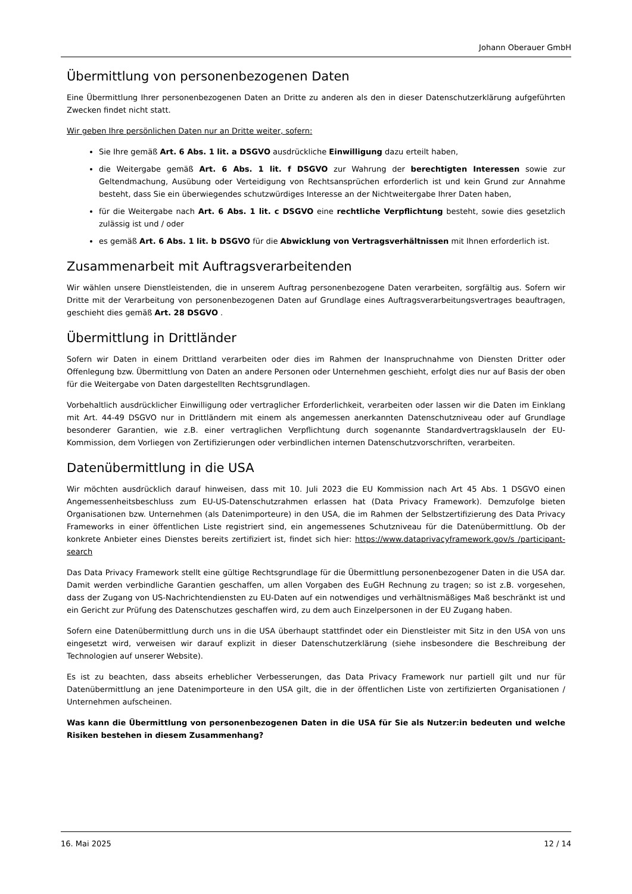Johann Oberauer GmbH
Übermittlung von personenbezogenen Daten
Eine Übermittlung Ihrer personenbezogenen Daten an Dritte zu anderen als den in dieser Datenschutzerklärung aufgeführten Zwecken findet nicht statt.
Wir geben Ihre persönlichen Daten nur an Dritte weiter, sofern:
Sie Ihre gemäß Art. 6 Abs. 1 lit. a DSGVO ausdrückliche Einwilligung dazu erteilt haben,
die Weitergabe gemäß Art. 6 Abs. 1 lit. f DSGVO zur Wahrung der berechtigten Interessen sowie zur Geltendmachung, Ausübung oder Verteidigung von Rechtsansprüchen erforderlich ist und kein Grund zur Annahme besteht, dass Sie ein überwiegendes schutzwürdiges Interesse an der Nichtweitergabe Ihrer Daten haben,
für die Weitergabe nach Art. 6 Abs. 1 lit. c DSGVO eine rechtliche Verpflichtung besteht, sowie dies gesetzlich zulässig ist und / oder
es gemäß Art. 6 Abs. 1 lit. b DSGVO für die Abwicklung von Vertragsverhältnissen mit Ihnen erforderlich ist.
Zusammenarbeit mit Auftragsverarbeitenden
Wir wählen unsere Dienstleistenden, die in unserem Auftrag personenbezogene Daten verarbeiten, sorgfältig aus. Sofern wir Dritte mit der Verarbeitung von personenbezogenen Daten auf Grundlage eines Auftragsverarbeitungsvertrages beauftragen, geschieht dies gemäß Art. 28 DSGVO .
Übermittlung in Drittländer
Sofern wir Daten in einem Drittland verarbeiten oder dies im Rahmen der Inanspruchnahme von Diensten Dritter oder Offenlegung bzw. Übermittlung von Daten an andere Personen oder Unternehmen geschieht, erfolgt dies nur auf Basis der oben für die Weitergabe von Daten dargestellten Rechtsgrundlagen.
Vorbehaltlich ausdrücklicher Einwilligung oder vertraglicher Erforderlichkeit, verarbeiten oder lassen wir die Daten im Einklang mit Art. 44-49 DSGVO nur in Drittländern mit einem als angemessen anerkannten Datenschutzniveau oder auf Grundlage besonderer Garantien, wie z.B. einer vertraglichen Verpflichtung durch sogenannte Standardvertragsklauseln der EU-Kommission, dem Vorliegen von Zertifizierungen oder verbindlichen internen Datenschutzvorschriften, verarbeiten.
Datenübermittlung in die USA
Wir möchten ausdrücklich darauf hinweisen, dass mit 10. Juli 2023 die EU Kommission nach Art 45 Abs. 1 DSGVO einen Angemessenheitsbeschluss zum EU-US-Datenschutzrahmen erlassen hat (Data Privacy Framework). Demzufolge bieten Organisationen bzw. Unternehmen (als Datenimporteure) in den USA, die im Rahmen der Selbstzertifizierung des Data Privacy Frameworks in einer öffentlichen Liste registriert sind, ein angemessenes Schutzniveau für die Datenübermittlung. Ob der konkrete Anbieter eines Dienstes bereits zertifiziert ist, findet sich hier: https://www.dataprivacyframework.gov/s /participant-search
Das Data Privacy Framework stellt eine gültige Rechtsgrundlage für die Übermittlung personenbezogener Daten in die USA dar. Damit werden verbindliche Garantien geschaffen, um allen Vorgaben des EuGH Rechnung zu tragen; so ist z.B. vorgesehen, dass der Zugang von US-Nachrichtendiensten zu EU-Daten auf ein notwendiges und verhältnismäßiges Maß beschränkt ist und ein Gericht zur Prüfung des Datenschutzes geschaffen wird, zu dem auch Einzelpersonen in der EU Zugang haben.
Sofern eine Datenübermittlung durch uns in die USA überhaupt stattfindet oder ein Dienstleister mit Sitz in den USA von uns eingesetzt wird, verweisen wir darauf explizit in dieser Datenschutzerklärung (siehe insbesondere die Beschreibung der Technologien auf unserer Website).
Es ist zu beachten, dass abseits erheblicher Verbesserungen, das Data Privacy Framework nur partiell gilt und nur für Datenübermittlung an jene Datenimporteure in den USA gilt, die in der öffentlichen Liste von zertifizierten Organisationen / Unternehmen aufscheinen.
Was kann die Übermittlung von personenbezogenen Daten in die USA für Sie als Nutzer:in bedeuten und welche Risiken bestehen in diesem Zusammenhang?
16. Mai 2025 12 / 14